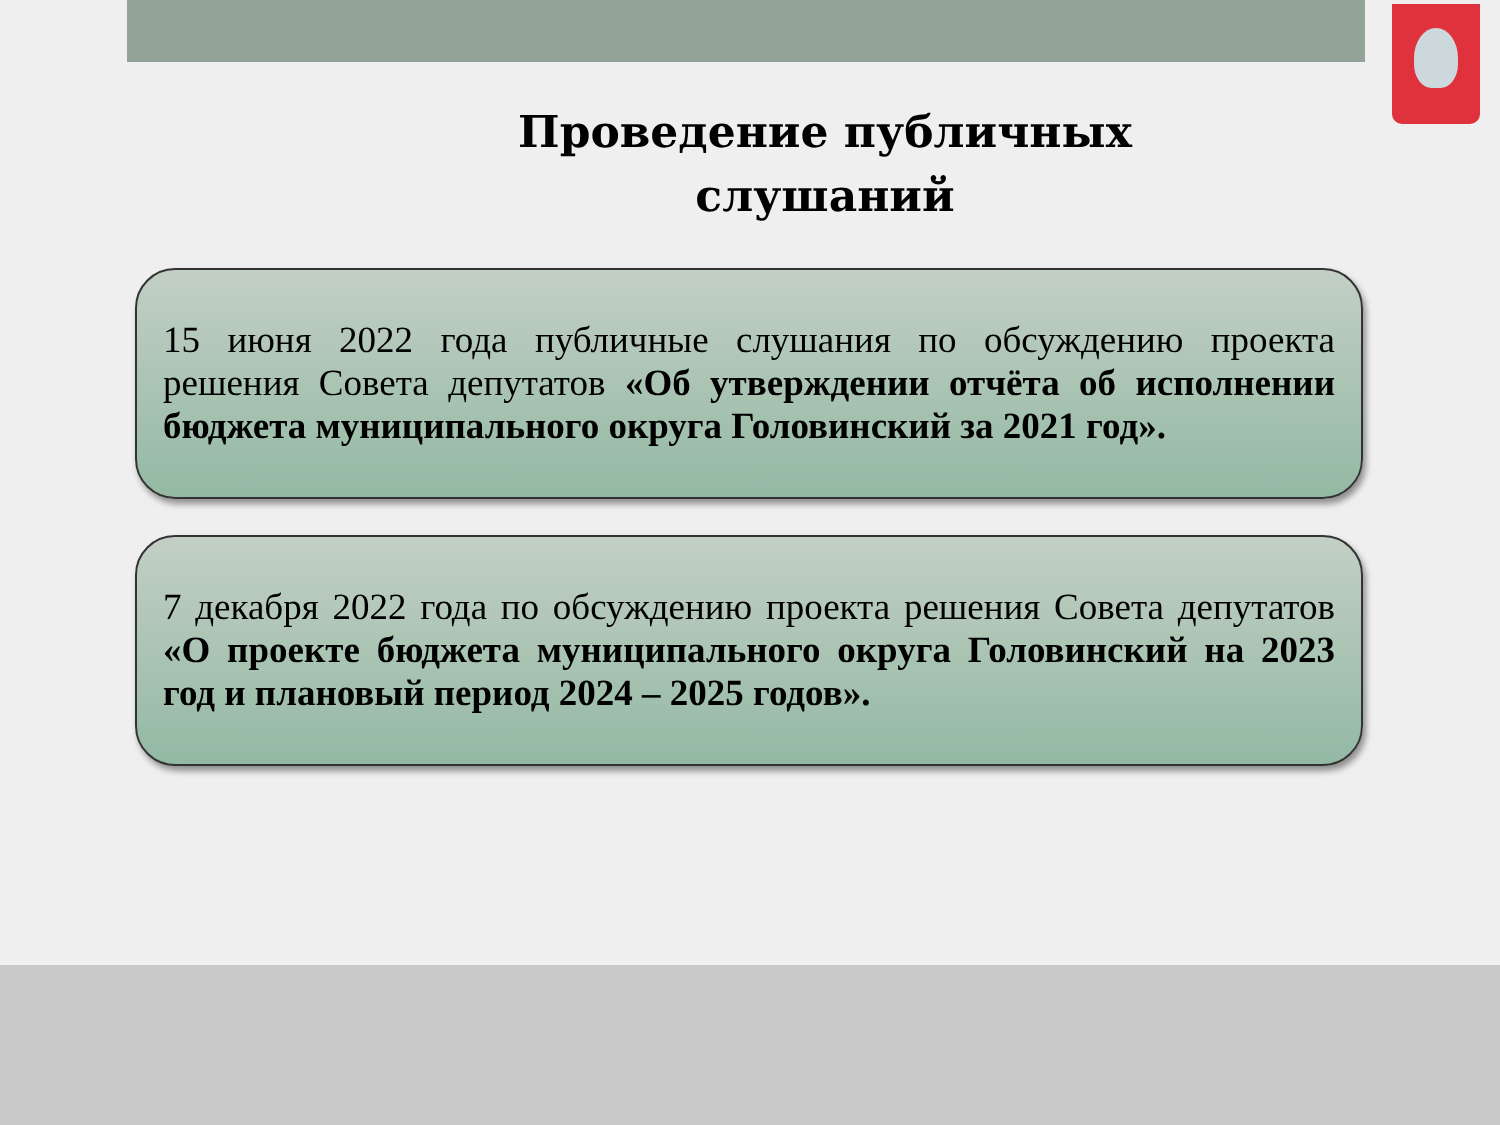Проведение публичных
слушаний
15 июня 2022 года публичные слушания по обсуждению проекта решения Совета депутатов «Об утверждении отчёта об исполнении бюджета муниципального округа Головинский за 2021 год».
7 декабря 2022 года по обсуждению проекта решения Совета депутатов «О проекте бюджета муниципального округа Головинский на 2023 год и плановый период 2024 – 2025 годов».